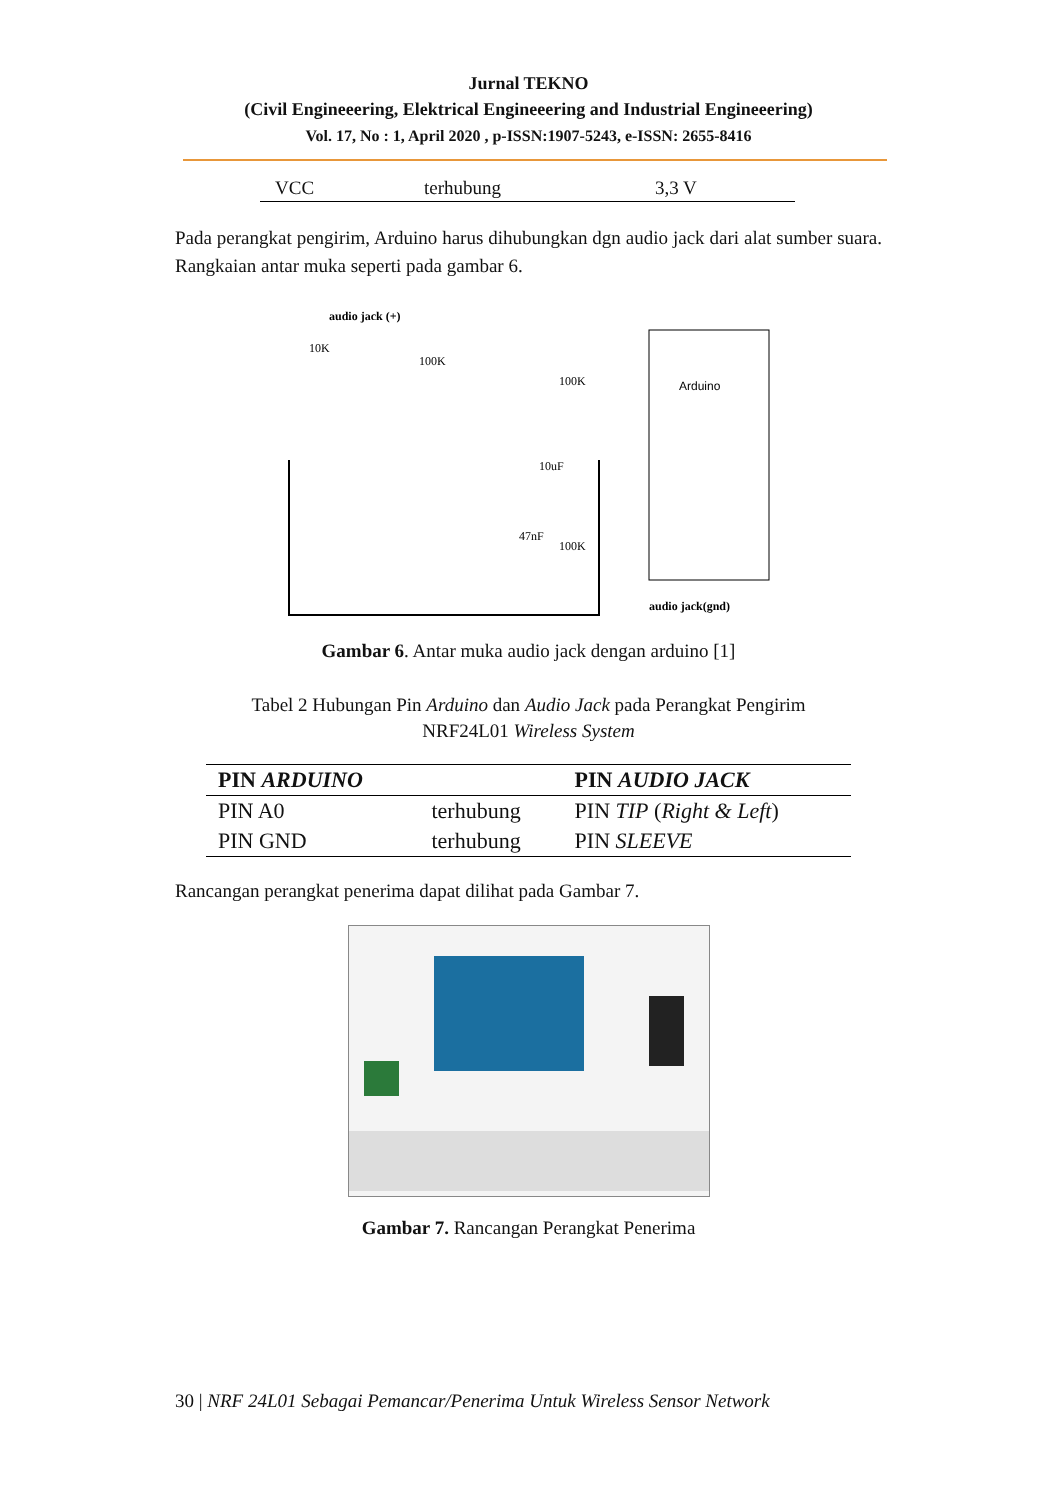Jurnal TEKNO
(Civil Engineeering, Elektrical Engineeering and Industrial Engineeering)
Vol. 17, No : 1, April 2020 , p-ISSN:1907-5243, e-ISSN: 2655-8416
| VCC | terhubung | 3,3 V |
Pada perangkat pengirim, Arduino harus dihubungkan dgn audio jack dari alat sumber suara. Rangkaian antar muka seperti pada gambar 6.
Arduino
audio jack (+)
10K
100K
10uF
47nF
100K
100K
audio jack(gnd)
Gambar 6. Antar muka audio jack dengan arduino [1]
Tabel 2 Hubungan Pin Arduino dan Audio Jack pada Perangkat Pengirim
NRF24L01 Wireless System
| PIN ARDUINO | | PIN AUDIO JACK |
| --- | --- | --- |
| PIN A0 | terhubung | PIN TIP ( Right & Left ) |
| PIN GND | terhubung | PIN SLEEVE |
Rancangan perangkat penerima dapat dilihat pada Gambar 7.
Gambar 7. Rancangan Perangkat Penerima
30 | NRF 24L01 Sebagai Pemancar/Penerima Untuk Wireless Sensor Network